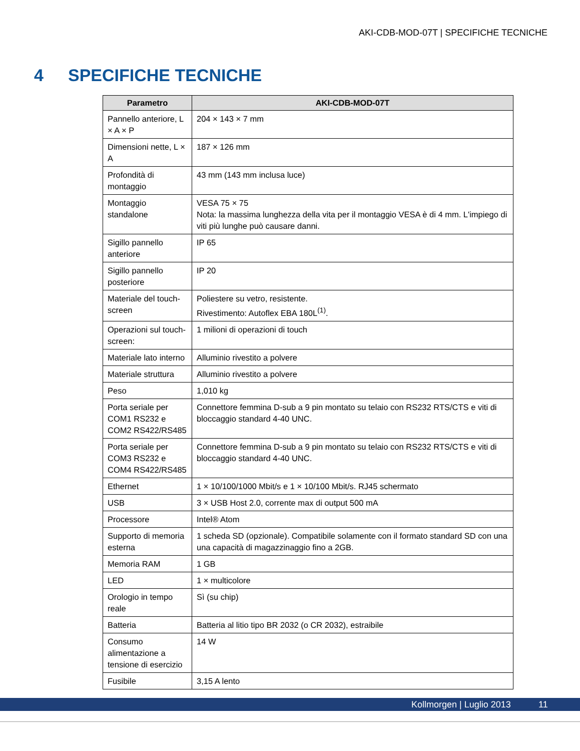AKI-CDB-MOD-07T | SPECIFICHE TECNICHE
4 SPECIFICHE TECNICHE
| Parametro | AKI-CDB-MOD-07T |
| --- | --- |
| Pannello anteriore, L × A × P | 204 × 143 × 7 mm |
| Dimensioni nette, L × A | 187 × 126 mm |
| Profondità di montaggio | 43 mm (143 mm inclusa luce) |
| Montaggio standalone | VESA 75 × 75 Nota: la massima lunghezza della vita per il montaggio VESA è di 4 mm. L'impiego di viti più lunghe può causare danni. |
| Sigillo pannello anteriore | IP 65 |
| Sigillo pannello posteriore | IP 20 |
| Materiale del touch-screen | Poliestere su vetro, resistente. Rivestimento: Autoflex EBA 180L<sup>(1)</sup>. |
| Operazioni sul touch-screen: | 1 milioni di operazioni di touch |
| Materiale lato interno | Alluminio rivestito a polvere |
| Materiale struttura | Alluminio rivestito a polvere |
| Peso | 1,010 kg |
| Porta seriale per COM1 RS232 e COM2 RS422/RS485 | Connettore femmina D-sub a 9 pin montato su telaio con RS232 RTS/CTS e viti di bloccaggio standard 4-40 UNC. |
| Porta seriale per COM3 RS232 e COM4 RS422/RS485 | Connettore femmina D-sub a 9 pin montato su telaio con RS232 RTS/CTS e viti di bloccaggio standard 4-40 UNC. |
| Ethernet | 1 × 10/100/1000 Mbit/s e 1 × 10/100 Mbit/s. RJ45 schermato |
| USB | 3 × USB Host 2.0, corrente max di output 500 mA |
| Processore | Intel® Atom |
| Supporto di memoria esterna | 1 scheda SD (opzionale). Compatibile solamente con il formato standard SD con una una capacità di magazzinaggio fino a 2GB. |
| Memoria RAM | 1 GB |
| LED | 1 × multicolore |
| Orologio in tempo reale | Sì (su chip) |
| Batteria | Batteria al litio tipo BR 2032 (o CR 2032), estraibile |
| Consumo alimentazione a tensione di esercizio | 14 W |
| Fusibile | 3,15 A lento |
Kollmorgen | Luglio 2013 11